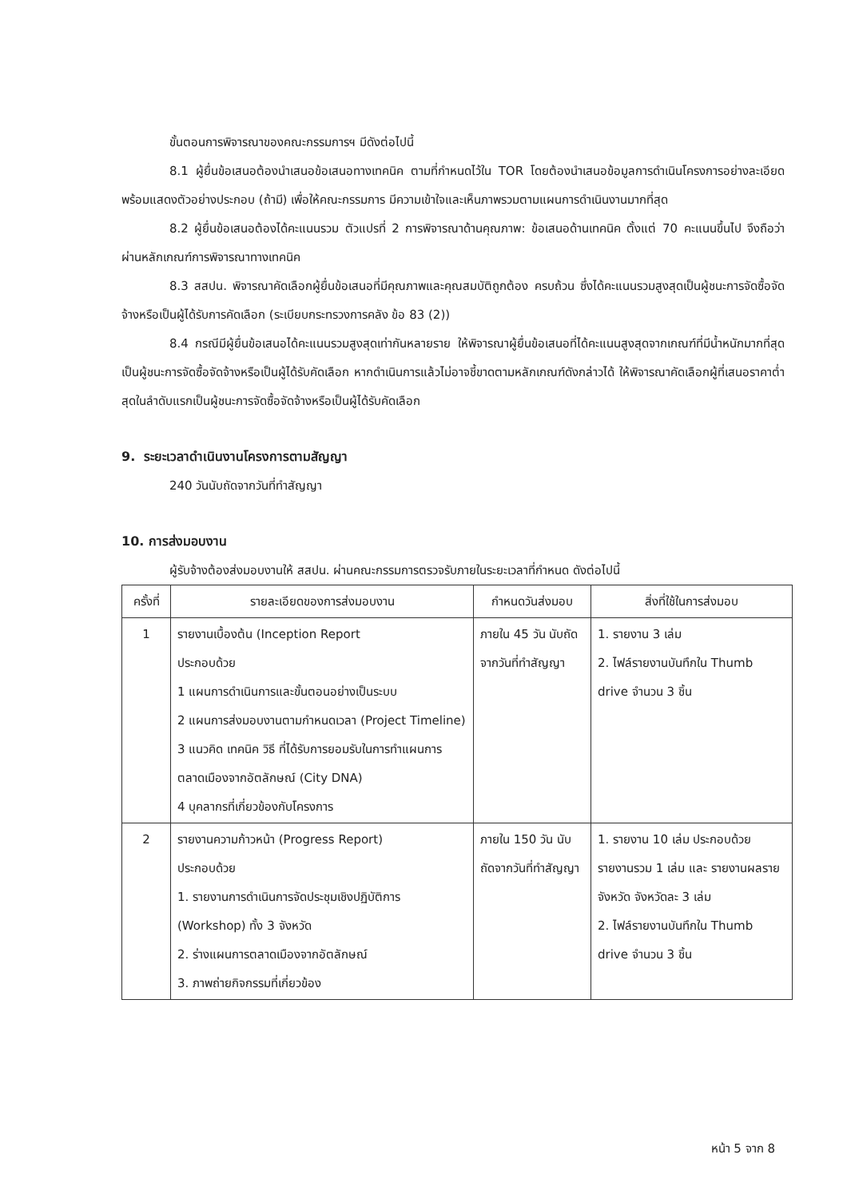ขั้นตอนการพิจารณาของคณะกรรมการฯ มีดังต่อไปนี้
8.1 ผู้ยื่นข้อเสนอต้องนำเสนอข้อเสนอทางเทคนิค ตามที่กำหนดไว้ใน TOR โดยต้องนำเสนอข้อมูลการดำเนินโครงการอย่างละเอียด พร้อมแสดงตัวอย่างประกอบ (ถ้ามี) เพื่อให้คณะกรรมการ มีความเข้าใจและเห็นภาพรวมตามแผนการดำเนินงานมากที่สุด
8.2 ผู้ยื่นข้อเสนอต้องได้คะแนนรวม ตัวแปรที่ 2 การพิจารณาด้านคุณภาพ: ข้อเสนอด้านเทคนิค ตั้งแต่ 70 คะแนนขึ้นไป จึงถือว่าผ่านหลักเกณฑ์การพิจารณาทางเทคนิค
8.3 สสปน. พิจารณาคัดเลือกผู้ยื่นข้อเสนอที่มีคุณภาพและคุณสมบัติถูกต้อง ครบถ้วน ซึ่งได้คะแนนรวมสูงสุดเป็นผู้ชนะการจัดซื้อจัดจ้างหรือเป็นผู้ได้รับการคัดเลือก (ระเบียบกระทรวงการคลัง ข้อ 83 (2))
8.4 กรณีมีผู้ยื่นข้อเสนอได้คะแนนรวมสูงสุดเท่ากันหลายราย ให้พิจารณาผู้ยื่นข้อเสนอที่ได้คะแนนสูงสุดจากเกณฑ์ที่มีน้ำหนักมากที่สุดเป็นผู้ชนะการจัดซื้อจัดจ้างหรือเป็นผู้ได้รับคัดเลือก หากดำเนินการแล้วไม่อาจชี้ขาดตามหลักเกณฑ์ดังกล่าวได้ ให้พิจารณาคัดเลือกผู้ที่เสนอราคาต่ำสุดในลำดับแรกเป็นผู้ชนะการจัดซื้อจัดจ้างหรือเป็นผู้ได้รับคัดเลือก
9. ระยะเวลาดำเนินงานโครงการตามสัญญา
240 วันนับถัดจากวันที่ทำสัญญา
10. การส่งมอบงาน
ผู้รับจ้างต้องส่งมอบงานให้ สสปน. ผ่านคณะกรรมการตรวจรับภายในระยะเวลาที่กำหนด ดังต่อไปนี้
| ครั้งที่ | รายละเอียดของการส่งมอบงาน | กำหนดวันส่งมอบ | สิ่งที่ใช้ในการส่งมอบ |
| --- | --- | --- | --- |
| 1 | รายงานเบื้องต้น (Inception Report ประกอบด้วย 1 แผนการดำเนินการและขั้นตอนอย่างเป็นระบบ 2 แผนการส่งมอบงานตามกำหนดเวลา (Project Timeline) 3 แนวคิด เทคนิค วิธี ที่ได้รับการยอมรับในการทำแผนการตลาดเมืองจากอัตลักษณ์ (City DNA) 4 บุคลากรที่เกี่ยวข้องกับโครงการ | ภายใน 45 วัน นับถัดจากวันที่ทำสัญญา | 1. รายงาน 3 เล่ม 2. ไฟล์รายงานบันทึกใน Thumb drive จำนวน 3 ชิ้น |
| 2 | รายงานความก้าวหน้า (Progress Report) ประกอบด้วย 1. รายงานการดำเนินการจัดประชุมเชิงปฏิบัติการ (Workshop) ทั้ง 3 จังหวัด 2. ร่างแผนการตลาดเมืองจากอัตลักษณ์ 3. ภาพถ่ายกิจกรรมที่เกี่ยวข้อง | ภายใน 150 วัน นับถัดจากวันที่ทำสัญญา | 1. รายงาน 10 เล่ม ประกอบด้วย รายงานรวม 1 เล่ม และ รายงานผลรายจังหวัด จังหวัดละ 3 เล่ม 2. ไฟล์รายงานบันทึกใน Thumb drive จำนวน 3 ชิ้น |
หน้า 5 จาก 8